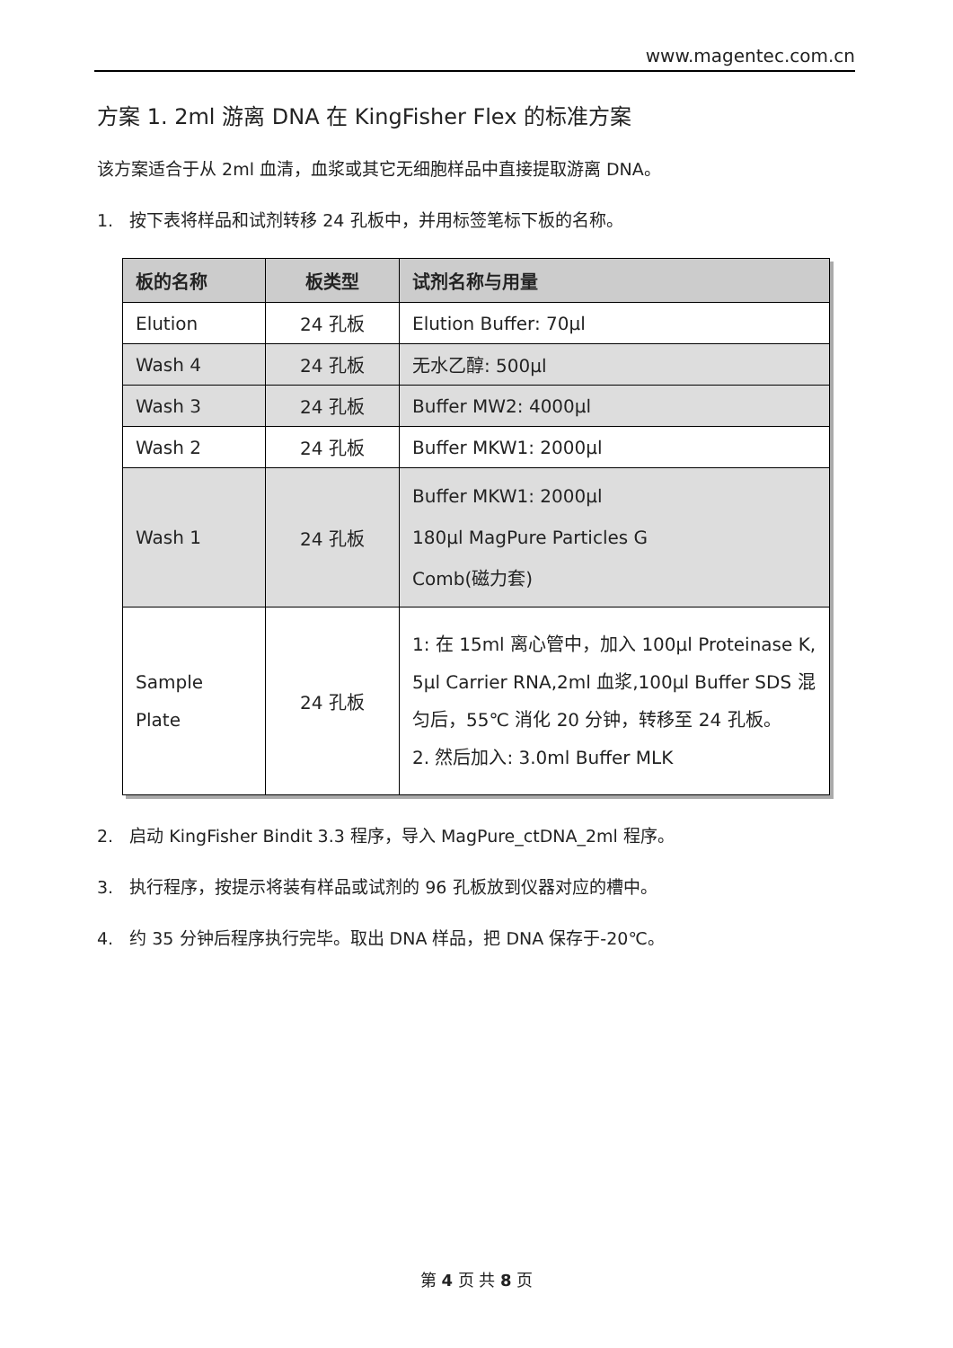www.magentec.com.cn
方案 1. 2ml 游离 DNA 在 KingFisher Flex 的标准方案
该方案适合于从 2ml 血清，血浆或其它无细胞样品中直接提取游离 DNA。
1. 按下表将样品和试剂转移 24 孔板中，并用标签笔标下板的名称。
| 板的名称 | 板类型 | 试剂名称与用量 |
| --- | --- | --- |
| Elution | 24 孔板 | Elution Buffer: 70μl |
| Wash 4 | 24 孔板 | 无水乙醇: 500μl |
| Wash 3 | 24 孔板 | Buffer MW2: 4000μl |
| Wash 2 | 24 孔板 | Buffer MKW1: 2000μl |
| Wash 1 | 24 孔板 | Buffer MKW1: 2000μl 180μl MagPure Particles G Comb(磁力套) |
| Sample Plate | 24 孔板 | 1: 在 15ml 离心管中，加入 100μl Proteinase K, 5μl Carrier RNA,2ml 血浆,100μl Buffer SDS 混匀后，55℃ 消化 20 分钟，转移至 24 孔板。 2. 然后加入: 3.0ml Buffer MLK |
2. 启动 KingFisher Bindit 3.3 程序，导入 MagPure_ctDNA_2ml 程序。
3. 执行程序，按提示将装有样品或试剂的 96 孔板放到仪器对应的槽中。
4. 约 35 分钟后程序执行完毕。取出 DNA 样品，把 DNA 保存于-20℃。
第 4 页 共 8 页